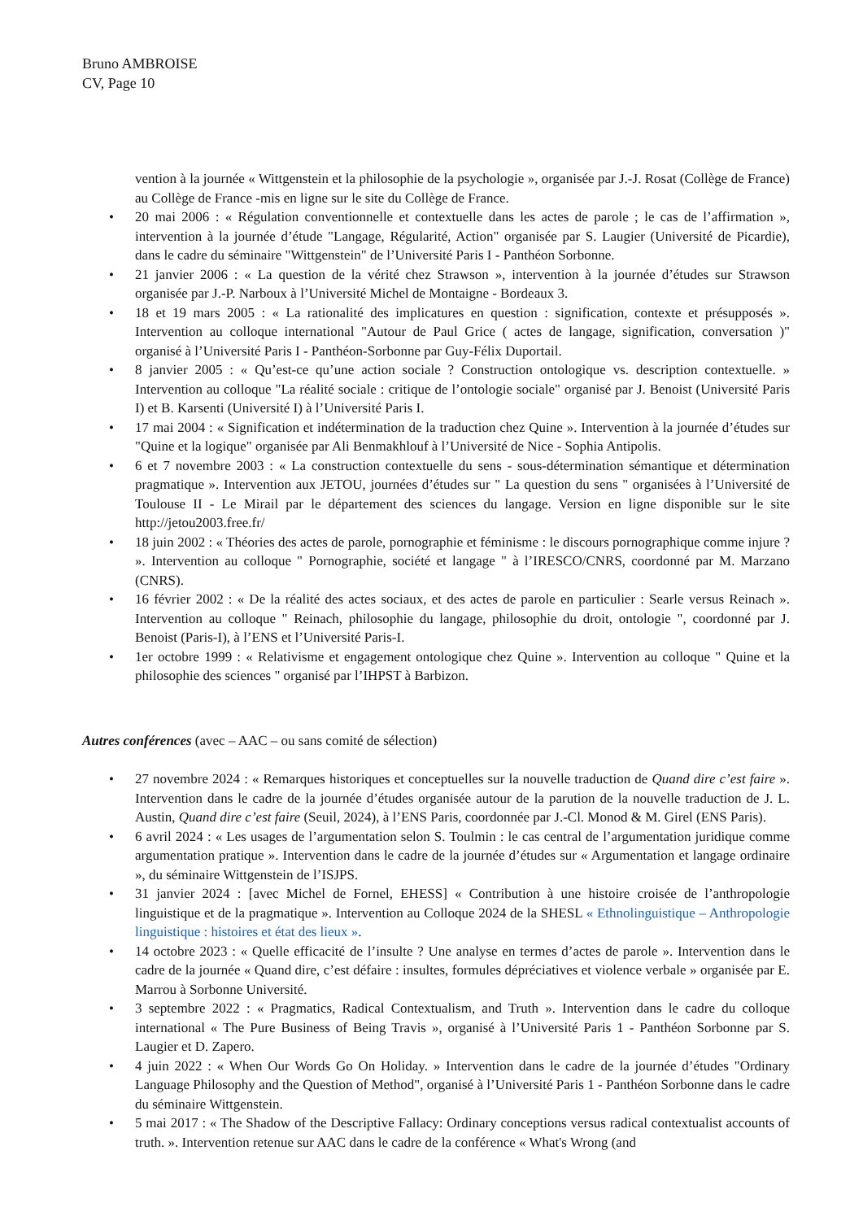Bruno AMBROISE
CV, Page 10
vention à la journée « Wittgenstein et la philosophie de la psychologie », organisée par J.-J. Rosat (Collège de France) au Collège de France -mis en ligne sur le site du Collège de France.
• 20 mai 2006 : « Régulation conventionnelle et contextuelle dans les actes de parole ; le cas de l’affirmation », intervention à la journée d’étude "Langage, Régularité, Action" organisée par S. Laugier (Université de Picardie), dans le cadre du séminaire "Wittgenstein" de l’Université Paris I - Panthéon Sorbonne.
• 21 janvier 2006 : « La question de la vérité chez Strawson », intervention à la journée d’études sur Strawson organisée par J.-P. Narboux à l’Université Michel de Montaigne - Bordeaux 3.
• 18 et 19 mars 2005 : « La rationalité des implicatures en question : signification, contexte et présupposés ». Intervention au colloque international "Autour de Paul Grice ( actes de langage, signification, conversation )" organisé à l’Université Paris I - Panthéon-Sorbonne par Guy-Félix Duportail.
• 8 janvier 2005 : « Qu’est-ce qu’une action sociale ? Construction ontologique vs. description contextuelle. » Intervention au colloque "La réalité sociale : critique de l’ontologie sociale" organisé par J. Benoist (Université Paris I) et B. Karsenti (Université I) à l’Université Paris I.
• 17 mai 2004 : « Signification et indétermination de la traduction chez Quine ». Intervention à la journée d’études sur "Quine et la logique" organisée par Ali Benmakhlouf à l’Université de Nice - Sophia Antipolis.
• 6 et 7 novembre 2003 : « La construction contextuelle du sens - sous-détermination sémantique et détermination pragmatique ». Intervention aux JETOU, journées d’études sur " La question du sens " organisées à l’Université de Toulouse II - Le Mirail par le département des sciences du langage. Version en ligne disponible sur le site http://jetou2003.free.fr/
• 18 juin 2002 : « Théories des actes de parole, pornographie et féminisme : le discours pornographique comme injure ? ». Intervention au colloque " Pornographie, société et langage " à l’IRESCO/CNRS, coordonné par M. Marzano (CNRS).
• 16 février 2002 : « De la réalité des actes sociaux, et des actes de parole en particulier : Searle versus Reinach ». Intervention au colloque " Reinach, philosophie du langage, philosophie du droit, ontologie ", coordonné par J. Benoist (Paris-I), à l’ENS et l’Université Paris-I.
• 1er octobre 1999 : « Relativisme et engagement ontologique chez Quine ». Intervention au colloque " Quine et la philosophie des sciences " organisé par l’IHPST à Barbizon.
Autres conférences (avec – AAC – ou sans comité de sélection)
• 27 novembre 2024 : « Remarques historiques et conceptuelles sur la nouvelle traduction de Quand dire c’est faire ». Intervention dans le cadre de la journée d’études organisée autour de la parution de la nouvelle traduction de J. L. Austin, Quand dire c’est faire (Seuil, 2024), à l’ENS Paris, coordonnée par J.-Cl. Monod & M. Girel (ENS Paris).
• 6 avril 2024 : « Les usages de l’argumentation selon S. Toulmin : le cas central de l’argumentation juridique comme argumentation pratique ». Intervention dans le cadre de la journée d’études sur « Argumentation et langage ordinaire », du séminaire Wittgenstein de l’ISJPS.
• 31 janvier 2024 : [avec Michel de Fornel, EHESS] « Contribution à une histoire croisée de l’anthropologie linguistique et de la pragmatique ». Intervention au Colloque 2024 de la SHESL « Ethnolinguistique – Anthropologie linguistique : histoires et état des lieux ».
• 14 octobre 2023 : « Quelle efficacité de l’insulte ? Une analyse en termes d’actes de parole ». Intervention dans le cadre de la journée « Quand dire, c’est défaire : insultes, formules dépréciatives et violence verbale » organisée par E. Marrou à Sorbonne Université.
• 3 septembre 2022 : « Pragmatics, Radical Contextualism, and Truth ». Intervention dans le cadre du colloque international « The Pure Business of Being Travis », organisé à l’Université Paris 1 - Panthéon Sorbonne par S. Laugier et D. Zapero.
• 4 juin 2022 : « When Our Words Go On Holiday. » Intervention dans le cadre de la journée d’études "Ordinary Language Philosophy and the Question of Method", organisé à l’Université Paris 1 - Panthéon Sorbonne dans le cadre du séminaire Wittgenstein.
• 5 mai 2017 : « The Shadow of the Descriptive Fallacy: Ordinary conceptions versus radical contextualist accounts of truth. ». Intervention retenue sur AAC dans le cadre de la conférence « What's Wrong (and